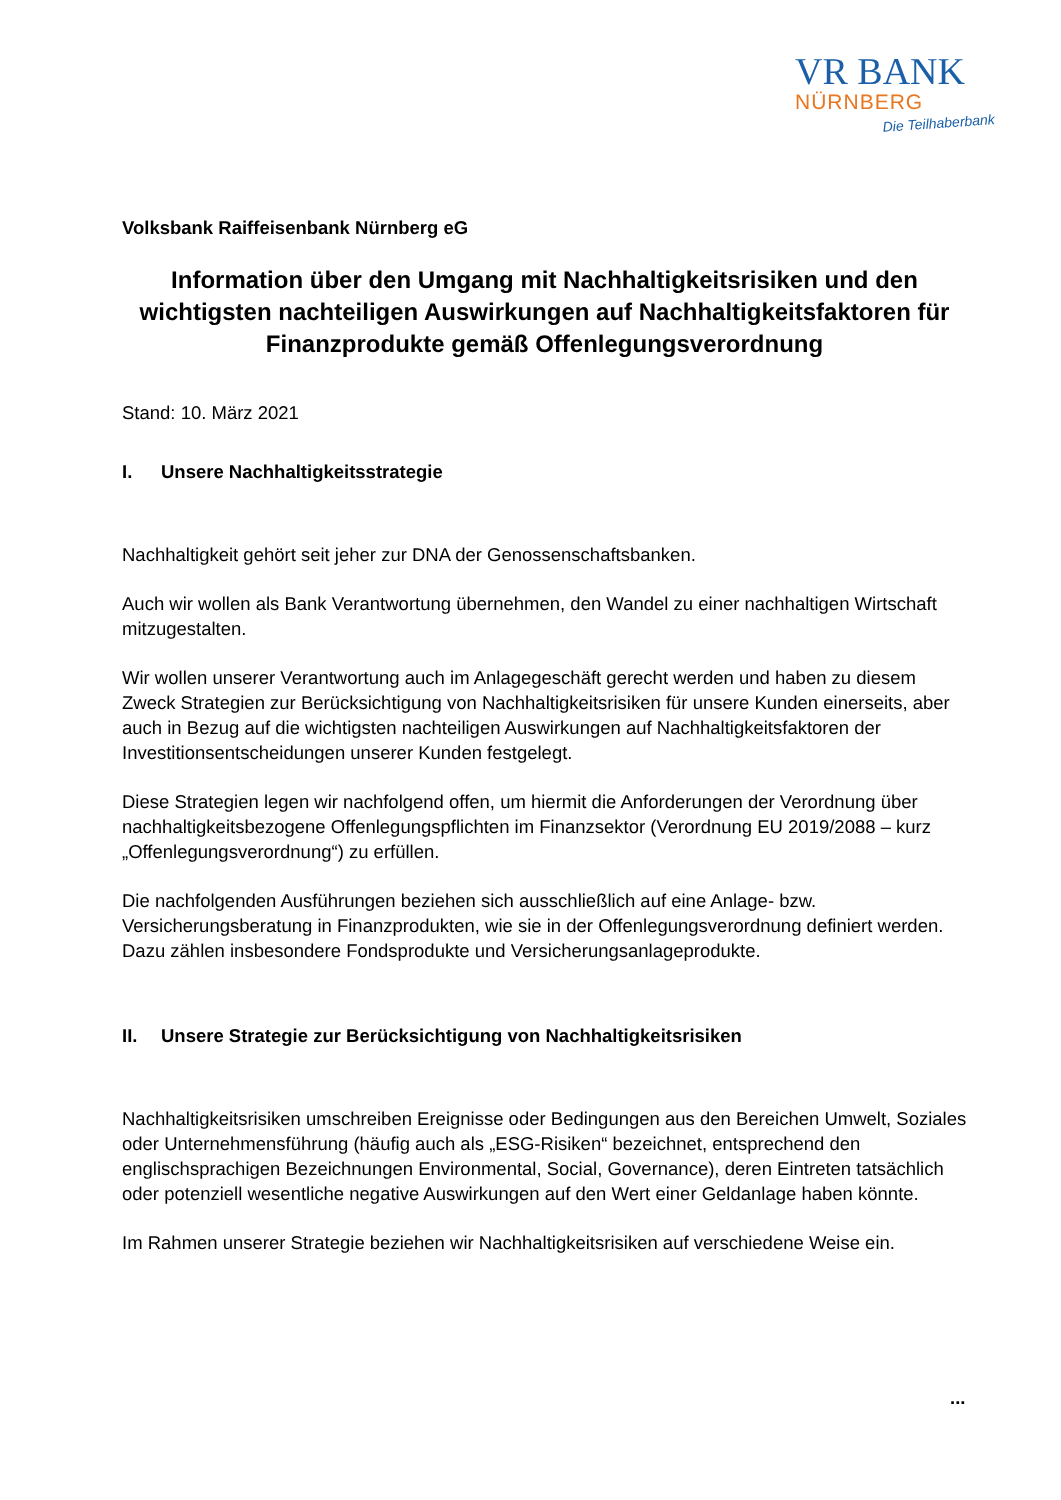VR BANK
NÜRNBERG
Die Teilhaberbank
Volksbank Raiffeisenbank Nürnberg eG
Information über den Umgang mit Nachhaltigkeitsrisiken und den wichtigsten nachteiligen Auswirkungen auf Nachhaltigkeitsfaktoren für Finanzprodukte gemäß Offenlegungsverordnung
Stand: 10. März 2021
I. Unsere Nachhaltigkeitsstrategie
Nachhaltigkeit gehört seit jeher zur DNA der Genossenschaftsbanken.
Auch wir wollen als Bank Verantwortung übernehmen, den Wandel zu einer nachhaltigen Wirtschaft mitzugestalten.
Wir wollen unserer Verantwortung auch im Anlagegeschäft gerecht werden und haben zu diesem Zweck Strategien zur Berücksichtigung von Nachhaltigkeitsrisiken für unsere Kunden einerseits, aber auch in Bezug auf die wichtigsten nachteiligen Auswirkungen auf Nachhaltigkeitsfaktoren der Investitionsentscheidungen unserer Kunden festgelegt.
Diese Strategien legen wir nachfolgend offen, um hiermit die Anforderungen der Verordnung über nachhaltigkeitsbezogene Offenlegungspflichten im Finanzsektor (Verordnung EU 2019/2088 – kurz „Offenlegungsverordnung“) zu erfüllen.
Die nachfolgenden Ausführungen beziehen sich ausschließlich auf eine Anlage- bzw. Versicherungsberatung in Finanzprodukten, wie sie in der Offenlegungsverordnung definiert werden. Dazu zählen insbesondere Fondsprodukte und Versicherungsanlageprodukte.
II. Unsere Strategie zur Berücksichtigung von Nachhaltigkeitsrisiken
Nachhaltigkeitsrisiken umschreiben Ereignisse oder Bedingungen aus den Bereichen Umwelt, Soziales oder Unternehmensführung (häufig auch als „ESG-Risiken“ bezeichnet, entsprechend den englischsprachigen Bezeichnungen Environmental, Social, Governance), deren Eintreten tatsächlich oder potenziell wesentliche negative Auswirkungen auf den Wert einer Geldanlage haben könnte.
Im Rahmen unserer Strategie beziehen wir Nachhaltigkeitsrisiken auf verschiedene Weise ein.
...